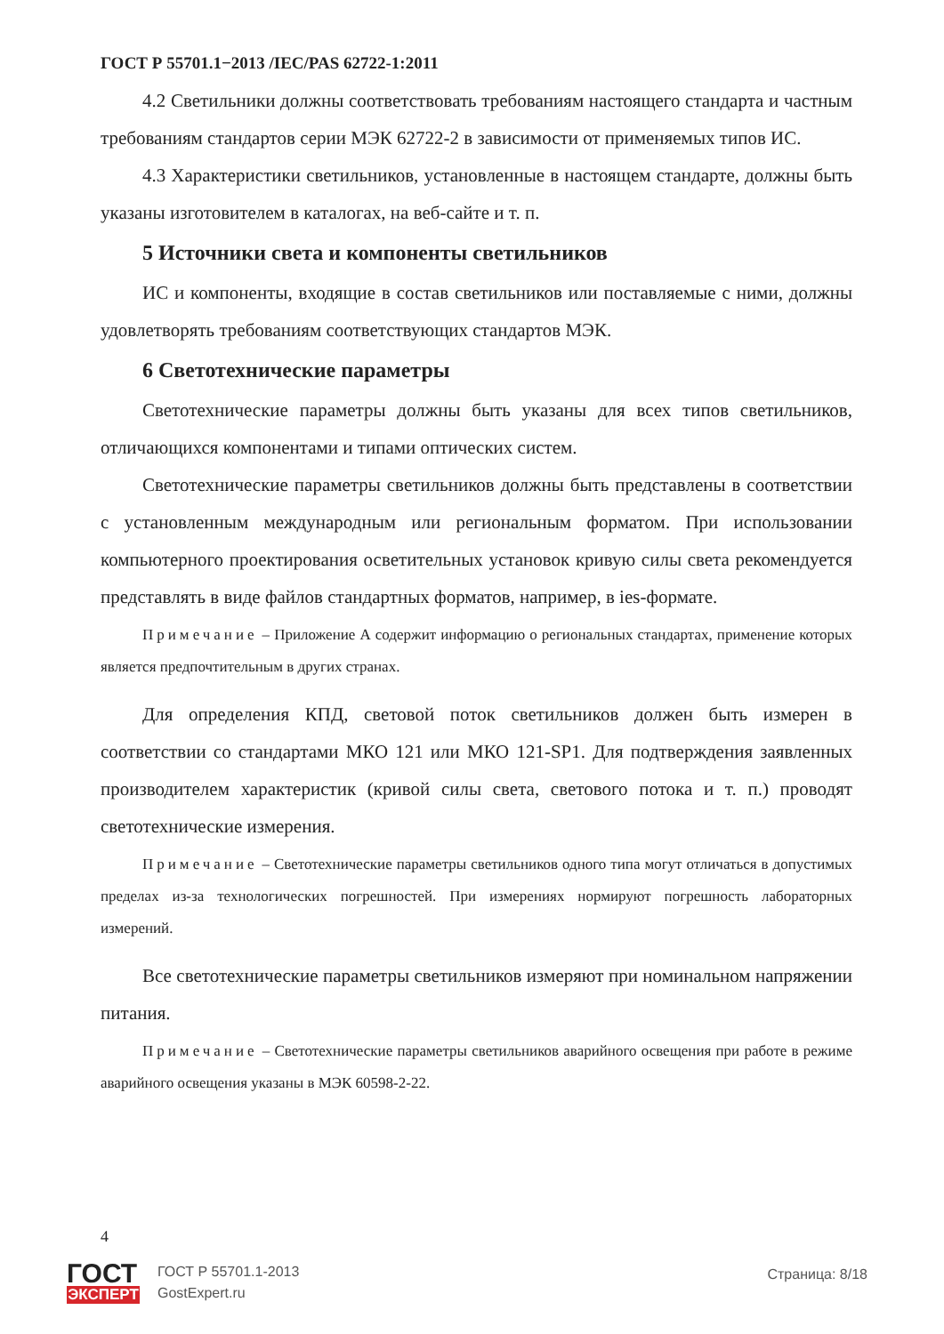ГОСТ Р 55701.1−2013 /IEC/PAS 62722-1:2011
4.2 Светильники должны соответствовать требованиям настоящего стандарта и частным требованиям стандартов серии МЭК 62722-2 в зависимости от применяемых типов ИС.
4.3 Характеристики светильников, установленные в настоящем стандарте, должны быть указаны изготовителем в каталогах, на веб-сайте и т. п.
5 Источники света и компоненты светильников
ИС и компоненты, входящие в состав светильников или поставляемые с ними, должны удовлетворять требованиям соответствующих стандартов МЭК.
6 Светотехнические параметры
Светотехнические параметры должны быть указаны для всех типов светильников, отличающихся компонентами и типами оптических систем.
Светотехнические параметры светильников должны быть представлены в соответствии с установленным международным или региональным форматом. При использовании компьютерного проектирования осветительных установок кривую силы света рекомендуется представлять в виде файлов стандартных форматов, например, в ies-формате.
Примечание – Приложение А содержит информацию о региональных стандартах, применение которых является предпочтительным в других странах.
Для определения КПД, световой поток светильников должен быть измерен в соответствии со стандартами МКО 121 или МКО 121-SP1. Для подтверждения заявленных производителем характеристик (кривой силы света, светового потока и т. п.) проводят светотехнические измерения.
Примечание – Светотехнические параметры светильников одного типа могут отличаться в допустимых пределах из-за технологических погрешностей. При измерениях нормируют погрешность лабораторных измерений.
Все светотехнические параметры светильников измеряют при номинальном напряжении питания.
Примечание – Светотехнические параметры светильников аварийного освещения при работе в режиме аварийного освещения указаны в МЭК 60598-2-22.
4
ГОСТ
ЭКСПЕРТ
ГОСТ Р 55701.1-2013
GostExpert.ru
Страница: 8/18